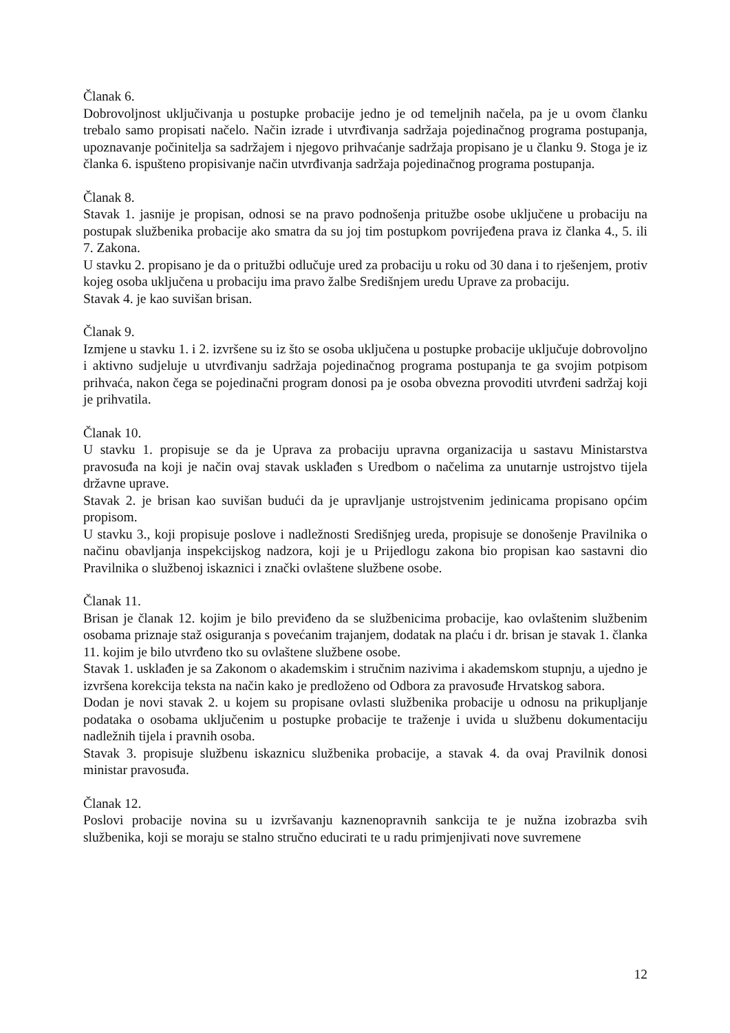Članak 6.
Dobrovoljnost uključivanja u postupke probacije jedno je od temeljnih načela, pa je u ovom članku trebalo samo propisati načelo. Način izrade i utvrđivanja sadržaja pojedinačnog programa postupanja, upoznavanje počinitelja sa sadržajem i njegovo prihvaćanje sadržaja propisano je u članku 9. Stoga je iz članka 6. ispušteno propisivanje način utvrđivanja sadržaja pojedinačnog programa postupanja.
Članak 8.
Stavak 1. jasnije je propisan, odnosi se na pravo podnošenja pritužbe osobe uključene u probaciju na postupak službenika probacije ako smatra da su joj tim postupkom povrijeđena prava iz članka 4., 5. ili 7. Zakona.
U stavku 2. propisano je da o pritužbi odlučuje ured za probaciju u roku od 30 dana i to rješenjem, protiv kojeg osoba uključena u probaciju ima pravo žalbe Središnjem uredu Uprave za probaciju.
Stavak 4. je kao suvišan brisan.
Članak 9.
Izmjene u stavku 1. i 2. izvršene su iz što se osoba uključena u postupke probacije uključuje dobrovoljno i aktivno sudjeluje u utvrđivanju sadržaja pojedinačnog programa postupanja te ga svojim potpisom prihvaća, nakon čega se pojedinačni program donosi pa je osoba obvezna provoditi utvrđeni sadržaj koji je prihvatila.
Članak 10.
U stavku 1. propisuje se da je Uprava za probaciju upravna organizacija u sastavu Ministarstva pravosuđa na koji je način ovaj stavak usklađen s Uredbom o načelima za unutarnje ustrojstvo tijela državne uprave.
Stavak 2. je brisan kao suvišan budući da je upravljanje ustrojstvenim jedinicama propisano općim propisom.
U stavku 3., koji propisuje poslove i nadležnosti Središnjeg ureda, propisuje se donošenje Pravilnika o načinu obavljanja inspekcijskog nadzora, koji je u Prijedlogu zakona bio propisan kao sastavni dio Pravilnika o službenoj iskaznici i znački ovlaštene službene osobe.
Članak 11.
Brisan je članak 12. kojim je bilo previđeno da se službenicima probacije, kao ovlaštenim službenim osobama priznaje staž osiguranja s povećanim trajanjem, dodatak na plaću i dr. brisan je stavak 1. članka 11. kojim je bilo utvrđeno tko su ovlaštene službene osobe.
Stavak 1. usklađen je sa Zakonom o akademskim i stručnim nazivima i akademskom stupnju, a ujedno je izvršena korekcija teksta na način kako je predloženo od Odbora za pravosuđe Hrvatskog sabora.
Dodan je novi stavak 2. u kojem su propisane ovlasti službenika probacije u odnosu na prikupljanje podataka o osobama uključenim u postupke probacije te traženje i uvida u službenu dokumentaciju nadležnih tijela i pravnih osoba.
Stavak 3. propisuje službenu iskaznicu službenika probacije, a stavak 4. da ovaj Pravilnik donosi ministar pravosuđa.
Članak 12.
Poslovi probacije novina su u izvršavanju kaznenopravnih sankcija te je nužna izobrazba svih službenika, koji se moraju se stalno stručno educirati te u radu primjenjivati nove suvremene
12